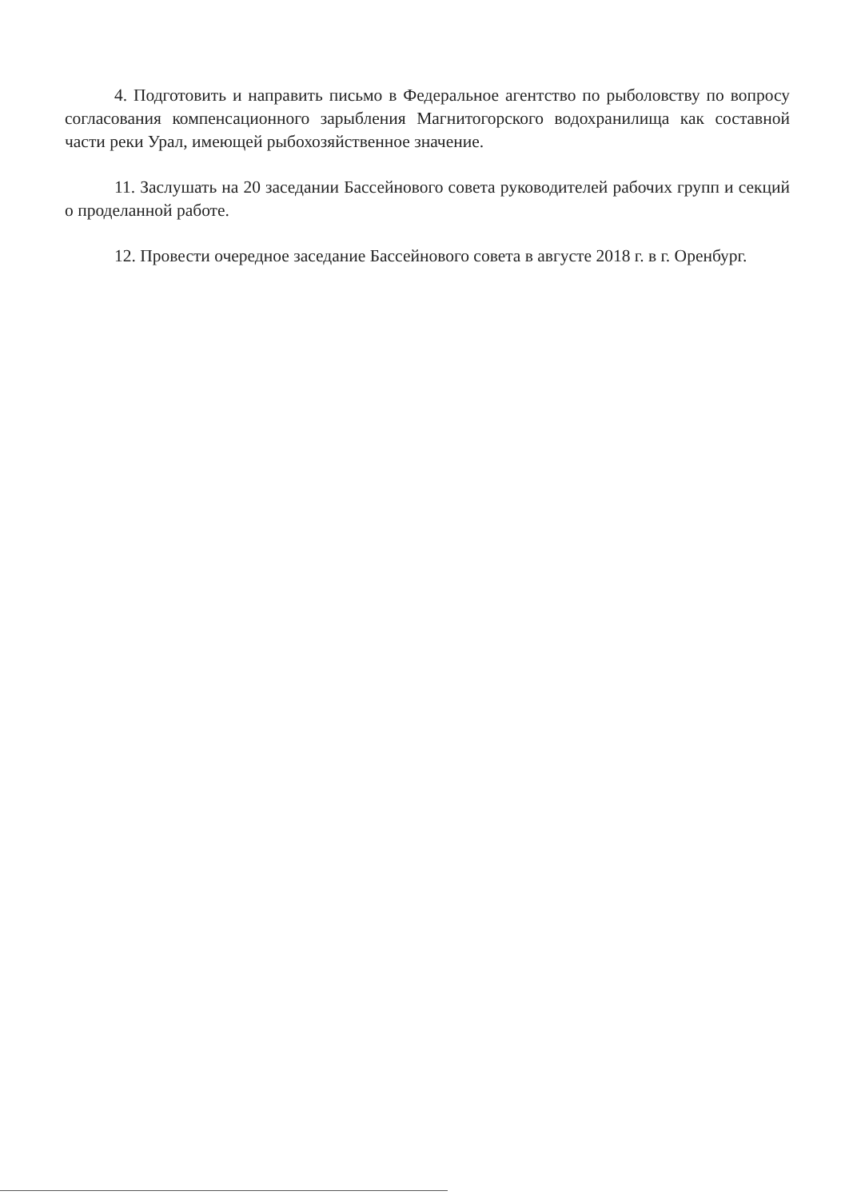4. Подготовить и направить письмо в Федеральное агентство по рыболовству по вопросу согласования компенсационного зарыбления Магнитогорского водохранилища как составной части реки Урал, имеющей рыбохозяйственное значение.
11. Заслушать на 20 заседании Бассейнового совета руководителей рабочих групп и секций о проделанной работе.
12. Провести очередное заседание Бассейнового совета в августе 2018 г. в г. Оренбург.